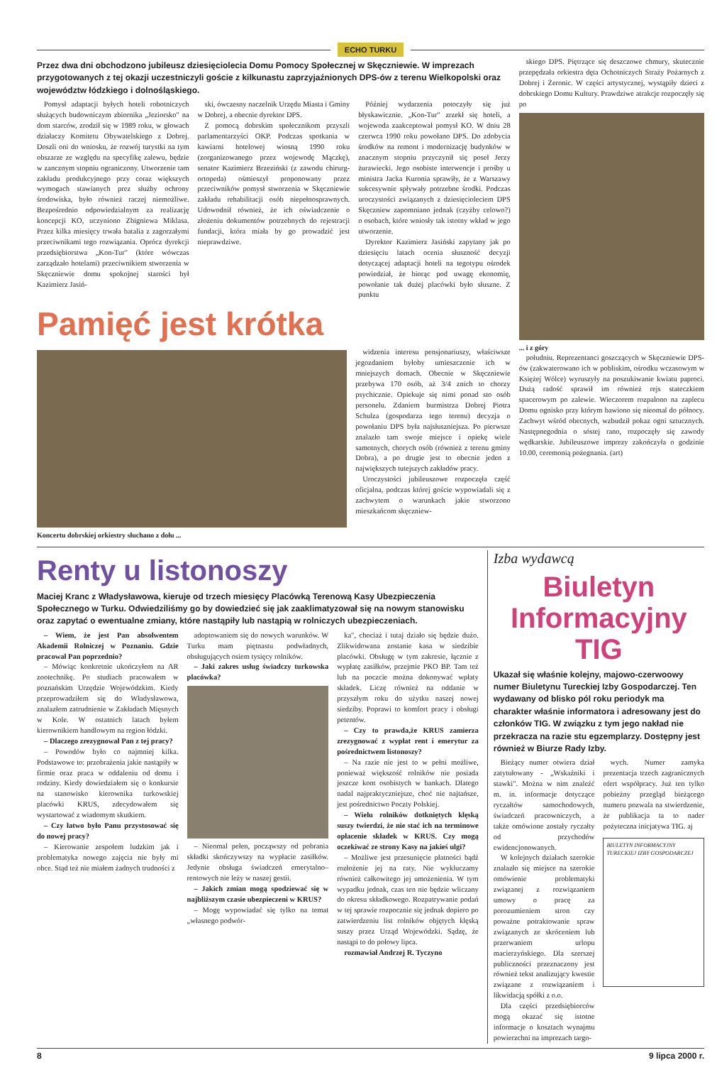ECHO TURKU
Przez dwa dni obchodzono jubileusz dziesięciolecia Domu Pomocy Społecznej w Skęczniewie. W imprezach przygotowanych z tej okazji uczestniczyli goście z kilkunastu zaprzyjaźnionych DPS-ów z terenu Wielkopolski oraz województw łódzkiego i dolnośląskiego.
Pomysł adaptacji byłych hoteli robotniczych służących budowniczym zbiornika „Jeziorsko" na dom starców, zrodził się w 1989 roku, w głowach działaczy Komitetu Obywatelskiego z Dobrej. Doszli oni do wniosku, że rozwój turystki na tym obszarze ze względu na specyfikę zalewu, będzie w zancznym stopniu ograniczony. Utworzenie tam zakładu produkcyjnego przy coraz większych wymogach stawianych prez służby ochrony środowiska, było również raczej niemożliwe. Bezpośrednio odpowiedzialnym za realizację koncepcji KO, uczyniono Zbigniewa Miklasa. Przez kilka miesięcy trwała batalia z zagorzałymi przeciwnikami tego rozwiązania. Oprócz dyrekcji przedsiębiorstwa „Kon-Tur" (które wówczas zarządzało hotelami) przeciwnikiem stworzenia w Skęczniewie domu spokojnej starości był Kazimierz Jasiń-
ski, ówczesny naczelnik Urzędu Miasta i Gminy w Dobrej, a obecnie dyrektor DPS.
Z pomocą dobrskim społecznikom przyszli parlamentarzyści OKP. Podczas spotkania w kawiarni hotelowej wiosną 1990 roku (zorganizowanego przez wojewodę Mączkę), senator Kazimierz Brzeziński (z zawodu chirurg-ortopeda) ośmieszył proponowany przez przeciwników pomysł stworzenia w Skęczniewie zakładu rehabilitacji osób niepełnosprawnych. Udowodnił również, że ich oświadczenie o złożeniu dokumentów potrzebnych do rejestracji fundacji, która miała by go prowadzić jest nieprawdziwe.
Później wydarzenia potoczyły się już błyskawicznie. „Kon-Tur" zrzekł się hoteli, a wojewoda zaakceptował pomysł KO. W dniu 28 czerwca 1990 roku powołano DPS. Do zdobycia środków na remont i modernizację budynków w znacznym stopniu przyczynił się poseł Jerzy żurawiecki. Jego osobiste interwencje i prośby u ministra Jacka Kuronia sprawiły, że z Warszawy sukcesywnie spływały potrzebne środki. Podczas uroczystości związanych z dziesięcioleciem DPS Skęczniew zapomniano jednak (czyżby celowo?) o osobach, które wniosły tak istotny wkład w jego utworzenie.
Dyrektor Kazimierz Jasiński zapytany jak po dziesięciu latach ocenia słuszność decyzji dotyczącej adaptacji hoteli na tegotypu ośrodek powiedział, że biorąc pod uwagę ekonomię, powołanie tak dużej placówki było słuszne. Z punktu
Pamięć jest krótka
Koncertu dobrskiej orkiestry słuchano z dołu ...
widzenia interesu pensjonariuszy, właściwsze jegozdaniem byłoby umieszczenie ich w mniejszych domach. Obecnie w Skęczniewie przebywa 170 osób, aż 3/4 znich to chorzy psychicznie. Opiekuje się nimi ponad sto osób personelu. Zdaniem burmistrza Dobrej Piotra Schulza (gospodarza tego terenu) decyzja o powołaniu DPS była najsłuszniejsza. Po pierwsze znalazło tam swoje miejsce i opiekę wiele samotnych, chorych osób (również z terenu gminy Dobra), a po drugie jest to obecnie jeden z największych tutejszych zakładów pracy.
Uroczystości jubileuszowe rozpoczęła część oficjalna, podczas której goście wypowiadali się z zachwytem o warunkach jakie stworzono mieszkańcom skęczniew-
skiego DPS. Piętrzące się deszczowe chmury, skutecznie przepędzała orkiestra dęta Ochotniczych Straży Pożarnych z Dobrej i Żeronic. W części artystycznej, wystąpiły dzieci z dobrskiego Domu Kultury. Prawdziwe atrakcje rozpoczęły się po
... i z góry
południu. Reprezentanci goszczących w Skęczniewie DPS-ów (zakwaterowano ich w pobliskim, ośrodku wczasowym w Księżej Wólce) wyruszyły na poszukiwanie kwiatu paproci. Dużą radość sprawił im również rejs stateczkiem spacerowym po zalewie. Wieczorem rozpalono na zaplecu Domu ognisko przy którym bawiono się nieomal do północy. Zachwyt wśród obecnych, wzbudził pokaz ogni sztucznych. Następnegodnia o sóstej rano, rozpoczęły się zawody wędkarskie. Jubileuszowe imprezy zakończyła o godzinie 10.00, ceremonią pożegnania. (art)
Renty u listonoszy
Maciej Kranc z Władysławowa, kieruje od trzech miesięcy Placówką Terenową Kasy Ubezpieczenia Społecznego w Turku. Odwiedziliśmy go by dowiedzieć się jak zaaklimatyzował się na nowym stanowisku oraz zapytać o ewentualne zmiany, które nastąpiły lub nastąpią w rolniczych ubezpieczeniach.
– Wiem, że jest Pan absolwentem Akademii Rolniczej w Poznaniu. Gdzie pracował Pan poprzednio?
– Mówiąc konkretnie ukończyłem na AR zootechnikę. Po studiach pracowałem w poznańskim Urzędzie Wojewódzkim. Kiedy przeprowadziłem się do Władysławowa, znalazłem zatrudnienie w Zakładach Mięsnych w Kole. W ostatnich latach byłem kierownikiem handlowym na region łódzki.
– Dlaczego zrezygnował Pan z tej pracy?
– Powodów było co najmniej kilka. Podstawowe to: przobrażenia jakie nastąpiły w firmie oraz praca w oddaleniu od domu i rodziny. Kiedy dowiedziałem się o konkursie na stanowisko kierownika turkowskiej placówki KRUS, zdecydowałem się wystartować z wiadomym skutkiem.
– Czy łatwo było Panu przystosować się do nowej pracy?
– Kierowanie zespołem ludzkim jak i problematyka nowego zajęcia nie były mi obce. Stąd też nie miałem żadnych trudności z
adoptowaniem się do nowych warunków. W Turku mam piętnastu podwładnych, obsługujących osiem tysięcy rolników.
– Jaki zakres usług świadczy turkowska placówka?
– Nieomal pełen, począwszy od pobrania składki skończywszy na wypłacie zasiłków. Jedynie obsługa świadczeń emerytalno–rentowych nie leży w naszej gestii.
– Jakich zmian mogą spodziewać się w najbliższym czasie ubezpieczeni w KRUS?
– Mogę wypowiadać się tylko na temat „własnego podwór-
ka", chociaż i tutaj działo się będzie dużo. Zlikwidowana zostanie kasa w siedzibie placówki. Obsługę w tym zakresie, łącznie z wypłatę zasiłków, przejmie PKO BP. Tam też lub na poczcie można dokonywać wpłaty składek. Liczę również na oddanie w przyszłym roku do użytku naszej nowej siedziby. Poprawi to komfort pracy i obsługi petentów.
– Czy to prawda,że KRUS zamierza zrezygnować z wypłat rent i emerytur za pośrednictwem listonoszy?
– Na razie nie jest to w pełni możliwe, ponieważ większość rolników nie posiada jeszcze kont osobistych w bankach. Dlatego nadal najpraktyczniejsze, choć nie najtańsze, jest pośrednictwo Poczty Polskiej.
– Wielu rolników dotkniętych klęską suszy twierdzi, że nie stać ich na terminowe opłacenie składek w KRUS. Czy mogą oczekiwać ze strony Kasy na jakieś ulgi?
– Możliwe jest przesunięcie płatności bądź rozłożenie jej na raty. Nie wykluczamy również całkowitego jej umożenienia. W tym wypadku jednak, czas ten nie będzie wliczany do okresu składkowego. Rozpatrywanie podań w tej sprawie rozpocznie się jednak dopiero po zatwierdzeniu list rolników objętych klęską suszy przez Urząd Wojewódzki. Sądzę, że nastąpi to do połowy lipca.
rozmawiał Andrzej R. Tyczyno
Izba wydawcą
Biuletyn Informacyjny TIG
Ukazał się właśnie kolejny, majowo-czerwoowy numer Biuletynu Tureckiej Izby Gospodarczej. Ten wydawany od blisko pól roku periodyk ma charakter właśnie informatora i adresowany jest do członków TIG. W związku z tym jego nakład nie przekracza na razie stu egzemplarzy. Dostępny jest również w Biurze Rady Izby.
Bieżący numer otwiera dział zatytułowany - „Wskaźniki i stawki". Można w nim znaleźć m. in. informacje dotyczące ryczałtów samochodowych, świadczeń pracowniczych, a także omówione zostały ryczałty od przychodów ewidencjonowanych.
W kolejnych działach szerokie znalazło się miejsce na szerokie omówienie problematyki związanej z rozwiązaniem umowy o pracę za porozumieniem stron czy poważne potraktowanie spraw związanych ze skróceniem lub przerwaniem urlopu macierzyńskiego. Dla szerszej publiczności przeznaczony jest również tekst analizujący kwestie związane z rozwiązaniem i likwidacją spółki z o.o.
Dla części przedsiębiorców mogą okazać się istotne informacje o kosztach wynajmu powierzchni na imprezach targo-
wych. Numer zamyka prezentacja trzech zagranicznych ofert współpracy. Już ten tylko pobieżny przegląd bieżącego numeru pozwala na stwierdzenie, że publikacja ta to nader pożyteczna inicjatywa TIG. aj
BIULETYN INFORMACYJNY TURECKIEJ IZBY GOSPODARCZEJ
8 9 lipca 2000 r.